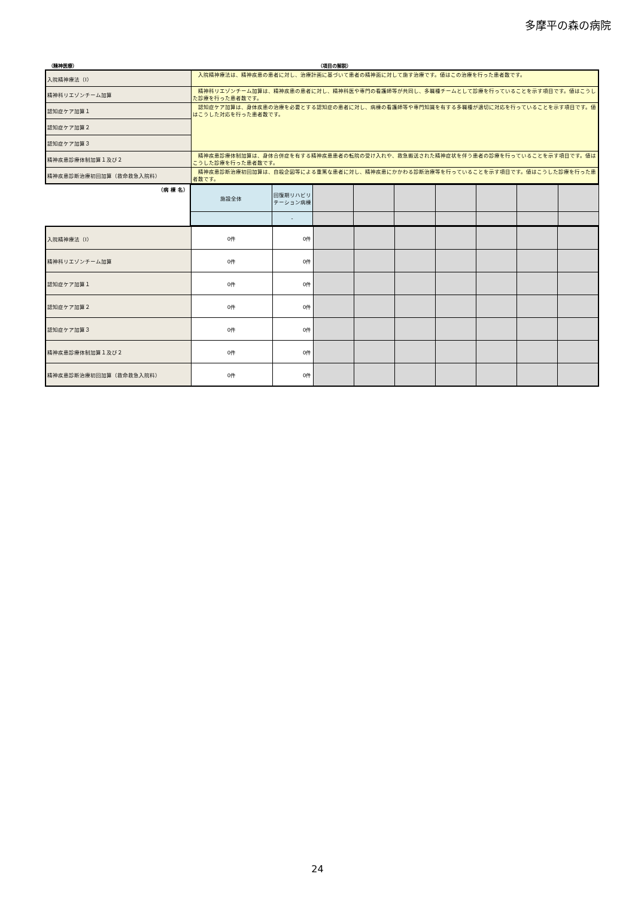多摩平の森の病院
（精神医療） （項目の解説）
| 入院精神療法（Ⅰ） | 入院精神療法は、精神疾患の患者に対し、治療計画に基づいて患者の精神面に対して施す治療です。値はこの治療を行った患者数です。 |
| 精神科リエゾンチーム加算 | 精神科リエゾンチーム加算は、精神疾患の患者に対し、精神科医や専門の看護師等が共同し、多職種チームとして診療を行っていることを示す項目です。値はこうした診療を行った患者数です。 |
| 認知症ケア加算１ | 認知症ケア加算は、身体疾患の治療を必要とする認知症の患者に対し、病棟の看護師等や専門知識を有する多職種が適切に対応を行っていることを示す項目です。値はこうした対応を行った患者数です。 |
| 認知症ケア加算２ | |
| 認知症ケア加算３ | |
| 精神疾患診療体制加算１及び２ | 精神疾患診療体制加算は、身体合併症を有する精神疾患患者の転院の受け入れや、救急搬送された精神症状を伴う患者の診療を行っていることを示す項目です。値はこうした診療を行った患者数です。 |
| 精神疾患診断治療初回加算（救命救急入院料） | 精神疾患診断治療初回加算は、自殺企図等による重篤な患者に対し、精神疾患にかかわる診断治療等を行っていることを示す項目です。値はこうした診療を行った患者数です。 |
| （病 棟 名） | 施設全体 | 回復期リハビリテーション病棟 | | | | | | | |
| | | - | | | | | | | |
| 入院精神療法（Ⅰ） | 0件 | 0件 | | | | | | | |
| 精神科リエゾンチーム加算 | 0件 | 0件 | | | | | | | |
| 認知症ケア加算１ | 0件 | 0件 | | | | | | | |
| 認知症ケア加算２ | 0件 | 0件 | | | | | | | |
| 認知症ケア加算３ | 0件 | 0件 | | | | | | | |
| 精神疾患診療体制加算１及び２ | 0件 | 0件 | | | | | | | |
| 精神疾患診断治療初回加算（救命救急入院料） | 0件 | 0件 | | | | | | | |
24